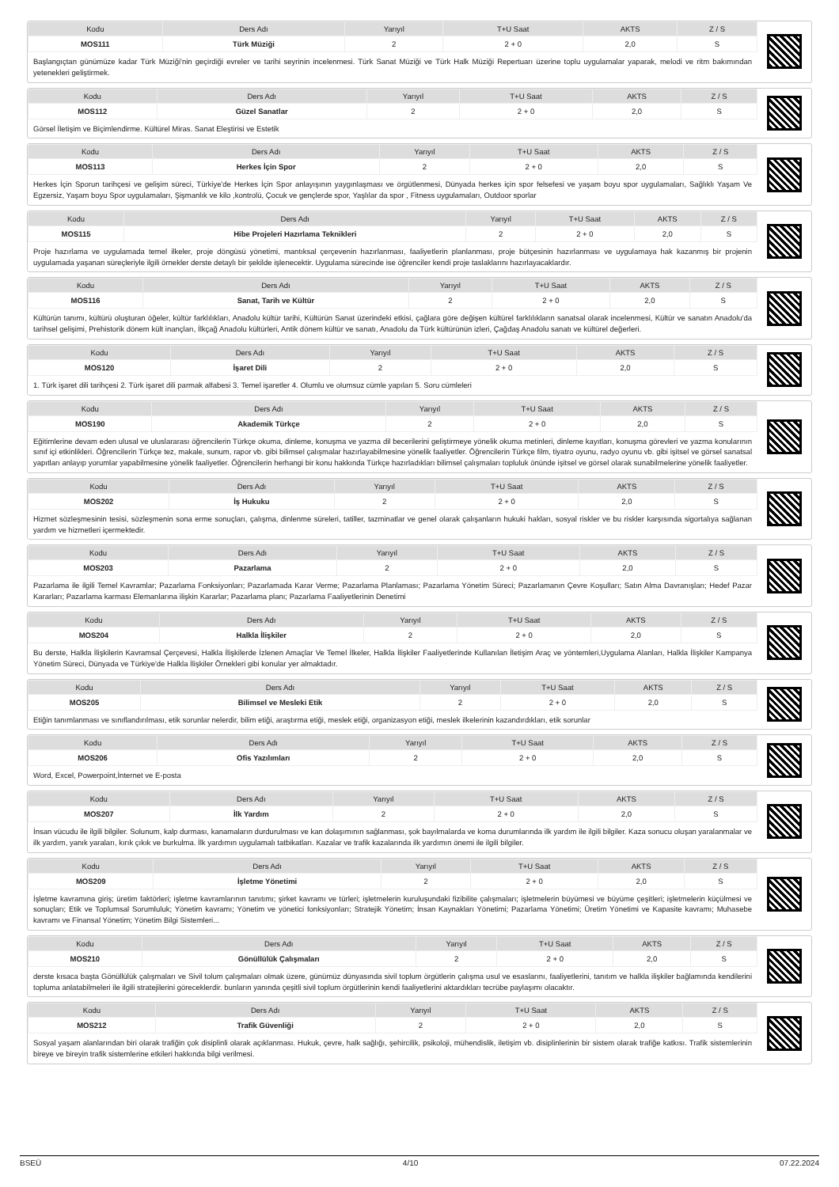| Kodu | Ders Adı | Yarıyıl | T+U Saat | AKTS | Z / S |
| --- | --- | --- | --- | --- | --- |
| MOS111 | Türk Müziği | 2 | 2 + 0 | 2,0 | S |
Başlangıçtan günümüze kadar Türk Müziği'nin geçirdiği evreler ve tarihi seyrinin incelenmesi. Türk Sanat Müziği ve Türk Halk Müziği Repertuarı üzerine toplu uygulamalar yaparak, melodi ve ritm bakımından yetenekleri geliştirmek.
| Kodu | Ders Adı | Yarıyıl | T+U Saat | AKTS | Z / S |
| --- | --- | --- | --- | --- | --- |
| MOS112 | Güzel Sanatlar | 2 | 2 + 0 | 2,0 | S |
Görsel İletişim ve Biçimlendirme. Kültürel Miras. Sanat Eleştirisi ve Estetik
| Kodu | Ders Adı | Yarıyıl | T+U Saat | AKTS | Z / S |
| --- | --- | --- | --- | --- | --- |
| MOS113 | Herkes İçin Spor | 2 | 2 + 0 | 2,0 | S |
Herkes İçin Sporun tarihçesi ve gelişim süreci, Türkiye'de Herkes İçin Spor anlayışının yaygınlaşması ve örgütlenmesi, Dünyada herkes için spor felsefesi ve yaşam boyu spor uygulamaları, Sağlıklı Yaşam Ve Egzersiz, Yaşam boyu Spor uygulamaları, Şişmanlık ve kilo ,kontrolü, Çocuk ve gençlerde spor, Yaşlılar da spor , Fitness uygulamaları, Outdoor sporlar
| Kodu | Ders Adı | Yarıyıl | T+U Saat | AKTS | Z / S |
| --- | --- | --- | --- | --- | --- |
| MOS115 | Hibe Projeleri Hazırlama Teknikleri | 2 | 2 + 0 | 2,0 | S |
Proje hazırlama ve uygulamada temel ilkeler, proje döngüsü yönetimi, mantıksal çerçevenin hazırlanması, faaliyetlerin planlanması, proje bütçesinin hazırlanması ve uygulamaya hak kazanmış bir projenin uygulamada yaşanan süreçleriyle ilgili örnekler derste detaylı bir şekilde işlenecektir. Uygulama sürecinde ise öğrenciler kendi proje taslaklarını hazırlayacaklardır.
| Kodu | Ders Adı | Yarıyıl | T+U Saat | AKTS | Z / S |
| --- | --- | --- | --- | --- | --- |
| MOS116 | Sanat, Tarih ve Kültür | 2 | 2 + 0 | 2,0 | S |
Kültürün tanımı, kültürü oluşturan öğeler, kültür farklılıkları, Anadolu kültür tarihi, Kültürün Sanat üzerindeki etkisi, çağlara göre değişen kültürel farklılıkların sanatsal olarak incelenmesi, Kültür ve sanatın Anadolu'da tarihsel gelişimi, Prehistorik dönem kült inançları, İlkçağ Anadolu kültürleri, Antik dönem kültür ve sanatı, Anadolu da Türk kültürünün izleri, Çağdaş Anadolu sanatı ve kültürel değerleri.
| Kodu | Ders Adı | Yarıyıl | T+U Saat | AKTS | Z / S |
| --- | --- | --- | --- | --- | --- |
| MOS120 | İşaret Dili | 2 | 2 + 0 | 2,0 | S |
1. Türk işaret dili tarihçesi 2. Türk işaret dili parmak alfabesi 3. Temel işaretler 4. Olumlu ve olumsuz cümle yapıları 5. Soru cümleleri
| Kodu | Ders Adı | Yarıyıl | T+U Saat | AKTS | Z / S |
| --- | --- | --- | --- | --- | --- |
| MOS190 | Akademik Türkçe | 2 | 2 + 0 | 2,0 | S |
Eğitimlerine devam eden ulusal ve uluslararası öğrencilerin Türkçe okuma, dinleme, konuşma ve yazma dil becerilerini geliştirmeye yönelik okuma metinleri, dinleme kayıtları, konuşma görevleri ve yazma konularının sınıf içi etkinlikleri. Öğrencilerin Türkçe tez, makale, sunum, rapor vb. gibi bilimsel çalışmalar hazırlayabilmesine yönelik faaliyetler. Öğrencilerin Türkçe film, tiyatro oyunu, radyo oyunu vb. gibi işitsel ve görsel sanatsal yapıtları anlayıp yorumlar yapabilmesine yönelik faaliyetler. Öğrencilerin herhangi bir konu hakkında Türkçe hazırladıkları bilimsel çalışmaları topluluk önünde işitsel ve görsel olarak sunabilmelerine yönelik faaliyetler.
| Kodu | Ders Adı | Yarıyıl | T+U Saat | AKTS | Z / S |
| --- | --- | --- | --- | --- | --- |
| MOS202 | İş Hukuku | 2 | 2 + 0 | 2,0 | S |
Hizmet sözleşmesinin tesisi, sözleşmenin sona erme sonuçları, çalışma, dinlenme süreleri, tatiller, tazminatlar ve genel olarak çalışanların hukuki hakları, sosyal riskler ve bu riskler karşısında sigortalıya sağlanan yardım ve hizmetleri içermektedir.
| Kodu | Ders Adı | Yarıyıl | T+U Saat | AKTS | Z / S |
| --- | --- | --- | --- | --- | --- |
| MOS203 | Pazarlama | 2 | 2 + 0 | 2,0 | S |
Pazarlama ile ilgili Temel Kavramlar; Pazarlama Fonksiyonları; Pazarlamada Karar Verme; Pazarlama Planlaması; Pazarlama Yönetim Süreci; Pazarlamanın Çevre Koşulları; Satın Alma Davranışları; Hedef Pazar Kararları; Pazarlama karması Elemanlarına ilişkin Kararlar; Pazarlama planı; Pazarlama Faaliyetlerinin Denetimi
| Kodu | Ders Adı | Yarıyıl | T+U Saat | AKTS | Z / S |
| --- | --- | --- | --- | --- | --- |
| MOS204 | Halkla İlişkiler | 2 | 2 + 0 | 2,0 | S |
Bu derste, Halkla İlişkilerin Kavramsal Çerçevesi, Halkla İlişkilerde İzlenen Amaçlar Ve Temel İlkeler, Halkla İlişkiler Faaliyetlerinde Kullanılan İletişim Araç ve yöntemleri,Uygulama Alanları, Halkla İlişkiler Kampanya Yönetim Süreci, Dünyada ve Türkiye'de Halkla İlişkiler Örnekleri gibi konular yer almaktadır.
| Kodu | Ders Adı | Yarıyıl | T+U Saat | AKTS | Z / S |
| --- | --- | --- | --- | --- | --- |
| MOS205 | Bilimsel ve Mesleki Etik | 2 | 2 + 0 | 2,0 | S |
Etiğin tanımlanması ve sınıflandırılması, etik sorunlar nelerdir, bilim etiği, araştırma etiği, meslek etiği, organizasyon etiği, meslek ilkelerinin kazandırdıkları, etik sorunlar
| Kodu | Ders Adı | Yarıyıl | T+U Saat | AKTS | Z / S |
| --- | --- | --- | --- | --- | --- |
| MOS206 | Ofis Yazılımları | 2 | 2 + 0 | 2,0 | S |
Word, Excel, Powerpoint,İnternet ve E-posta
| Kodu | Ders Adı | Yarıyıl | T+U Saat | AKTS | Z / S |
| --- | --- | --- | --- | --- | --- |
| MOS207 | İlk Yardım | 2 | 2 + 0 | 2,0 | S |
İnsan vücudu ile ilgili bilgiler. Solunum, kalp durması, kanamaların durdurulması ve kan dolaşımının sağlanması, şok bayılmalarda ve koma durumlarında ilk yardım ile ilgili bilgiler. Kaza sonucu oluşan yaralanmalar ve ilk yardım, yanık yaraları, kırık çıkık ve burkulma. İlk yardımın uygulamalı tatbikatları. Kazalar ve trafik kazalarında ilk yardımın önemi ile ilgili bilgiler.
| Kodu | Ders Adı | Yarıyıl | T+U Saat | AKTS | Z / S |
| --- | --- | --- | --- | --- | --- |
| MOS209 | İşletme Yönetimi | 2 | 2 + 0 | 2,0 | S |
İşletme kavramına giriş; üretim faktörleri; işletme kavramlarının tanıtımı; şirket kavramı ve türleri; işletmelerin kuruluşundaki fizibilite çalışmaları; işletmelerin büyümesi ve büyüme çeşitleri; işletmelerin küçülmesi ve sonuçları; Etik ve Toplumsal Sorumluluk; Yönetim kavramı; Yönetim ve yönetici fonksiyonları; Stratejik Yönetim; İnsan Kaynakları Yönetimi; Pazarlama Yönetimi; Üretim Yönetimi ve Kapasite kavramı; Muhasebe kavramı ve Finansal Yönetim; Yönetim Bilgi Sistemleri...
| Kodu | Ders Adı | Yarıyıl | T+U Saat | AKTS | Z / S |
| --- | --- | --- | --- | --- | --- |
| MOS210 | Gönüllülük Çalışmaları | 2 | 2 + 0 | 2,0 | S |
derste kısaca başta Gönüllülük çalışmaları ve Sivil tolum çalışmaları olmak üzere, günümüz dünyasında sivil toplum örgütlerin çalışma usul ve esaslarını, faaliyetlerini, tanıtım ve halkla ilişkiler bağlamında kendilerini topluma anlatabilmeleri ile ilgili stratejilerini göreceklerdir. bunların yanında çeşitli sivil toplum örgütlerinin kendi faaliyetlerini aktardıkları tecrübe paylaşımı olacaktır.
| Kodu | Ders Adı | Yarıyıl | T+U Saat | AKTS | Z / S |
| --- | --- | --- | --- | --- | --- |
| MOS212 | Trafik Güvenliği | 2 | 2 + 0 | 2,0 | S |
Sosyal yaşam alanlarından biri olarak trafiğin çok disiplinli olarak açıklanması. Hukuk, çevre, halk sağlığı, şehircilik, psikoloji, mühendislik, iletişim vb. disiplinlerinin bir sistem olarak trafiğe katkısı. Trafik sistemlerinin bireye ve bireyin trafik sistemlerine etkileri hakkında bilgi verilmesi.
BSEÜ 4/10 07.22.2024